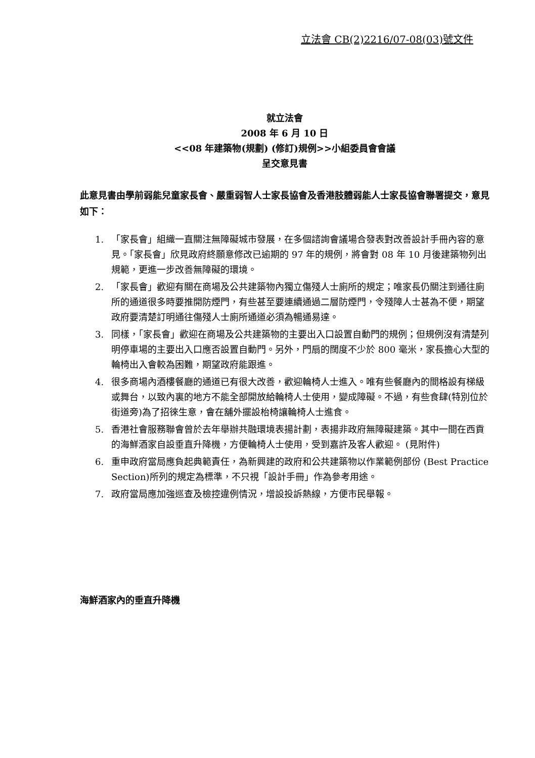立法會 CB(2)2216/07-08(03)號文件
就立法會
2008 年 6 月 10 日
<<08 年建築物(規劃) (修訂)規例>>小組委員會會議
呈交意見書
此意見書由學前弱能兒童家長會、嚴重弱智人士家長協會及香港肢體弱能人士家長協會聯署提交，意見如下：
1. 「家長會」組織一直關注無障礙城市發展，在多個諮詢會議場合發表對改善設計手冊內容的意見。「家長會」欣見政府終願意修改已逾期的 97 年的規例，將會對 08 年 10 月後建築物列出規範，更進一步改善無障礙的環境。
2. 「家長會」歡迎有關在商場及公共建築物內獨立傷殘人士廁所的規定；唯家長仍關注到通往廁所的通道很多時要推開防煙門，有些甚至要連續通過二層防煙門，令殘障人士甚為不便，期望政府要清楚訂明通往傷殘人士廁所通道必須為暢通易達。
3. 同樣，「家長會」歡迎在商場及公共建築物的主要出入口設置自動門的規例；但規例沒有清楚列明停車場的主要出入口應否設置自動門。另外，門扇的闊度不少於 800 毫米，家長擔心大型的輪椅出入會較為困難，期望政府能跟進。
4. 很多商場內酒樓餐廳的通道已有很大改善，歡迎輪椅人士進入。唯有些餐廳內的間格設有梯級或舞台，以致內裏的地方不能全部開放給輪椅人士使用，變成障礙。不過，有些食肆(特別位於街道旁)為了招徠生意，會在舖外擺設枱椅讓輪椅人士進食。
5. 香港社會服務聯會曾於去年舉辦共融環境表揚計劃，表揚非政府無障礙建築。其中一間在西貢的海鮮酒家自設垂直升降機，方便輪椅人士使用，受到嘉許及客人歡迎。 (見附件)
6. 重申政府當局應負起典範責任，為新興建的政府和公共建築物以作業範例部份 (Best Practice Section)所列的規定為標準，不只視「設計手冊」作為參考用途。
7. 政府當局應加強巡查及檢控違例情況，增設投訴熱線，方便市民舉報。
海鮮酒家內的垂直升降機